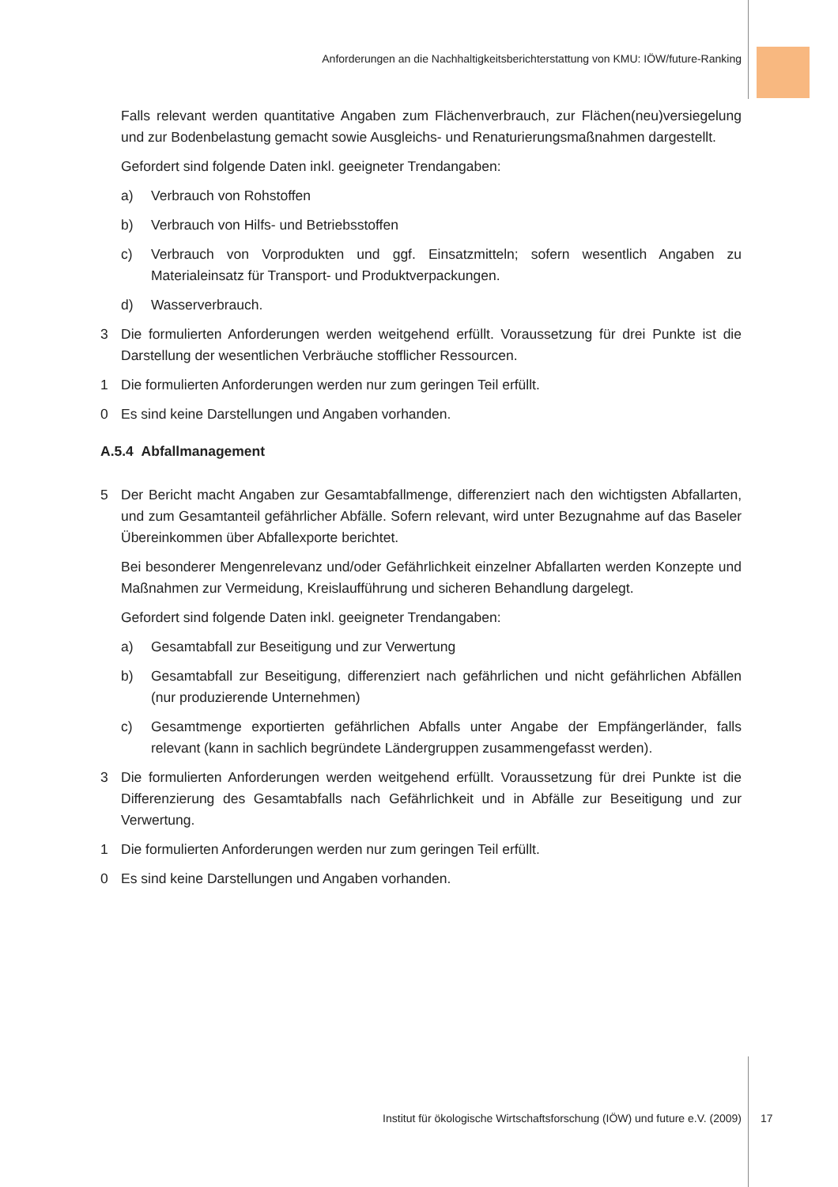Anforderungen an die Nachhaltigkeitsberichterstattung von KMU: IÖW/future-Ranking
Falls relevant werden quantitative Angaben zum Flächenverbrauch, zur Flächen(neu)versiegelung und zur Bodenbelastung gemacht sowie Ausgleichs- und Renaturierungsmaßnahmen dargestellt.
Gefordert sind folgende Daten inkl. geeigneter Trendangaben:
a) Verbrauch von Rohstoffen
b) Verbrauch von Hilfs- und Betriebsstoffen
c) Verbrauch von Vorprodukten und ggf. Einsatzmitteln; sofern wesentlich Angaben zu Materialeinsatz für Transport- und Produktverpackungen.
d) Wasserverbrauch.
3 Die formulierten Anforderungen werden weitgehend erfüllt. Voraussetzung für drei Punkte ist die Darstellung der wesentlichen Verbräuche stofflicher Ressourcen.
1 Die formulierten Anforderungen werden nur zum geringen Teil erfüllt.
0 Es sind keine Darstellungen und Angaben vorhanden.
A.5.4 Abfallmanagement
5 Der Bericht macht Angaben zur Gesamtabfallmenge, differenziert nach den wichtigsten Abfallarten, und zum Gesamtanteil gefährlicher Abfälle. Sofern relevant, wird unter Bezugnahme auf das Baseler Übereinkommen über Abfallexporte berichtet.
Bei besonderer Mengenrelevanz und/oder Gefährlichkeit einzelner Abfallarten werden Konzepte und Maßnahmen zur Vermeidung, Kreislaufführung und sicheren Behandlung dargelegt.
Gefordert sind folgende Daten inkl. geeigneter Trendangaben:
a) Gesamtabfall zur Beseitigung und zur Verwertung
b) Gesamtabfall zur Beseitigung, differenziert nach gefährlichen und nicht gefährlichen Abfällen (nur produzierende Unternehmen)
c) Gesamtmenge exportierten gefährlichen Abfalls unter Angabe der Empfängerländer, falls relevant (kann in sachlich begründete Ländergruppen zusammengefasst werden).
3 Die formulierten Anforderungen werden weitgehend erfüllt. Voraussetzung für drei Punkte ist die Differenzierung des Gesamtabfalls nach Gefährlichkeit und in Abfälle zur Beseitigung und zur Verwertung.
1 Die formulierten Anforderungen werden nur zum geringen Teil erfüllt.
0 Es sind keine Darstellungen und Angaben vorhanden.
Institut für ökologische Wirtschaftsforschung (IÖW) und future e.V. (2009) 17